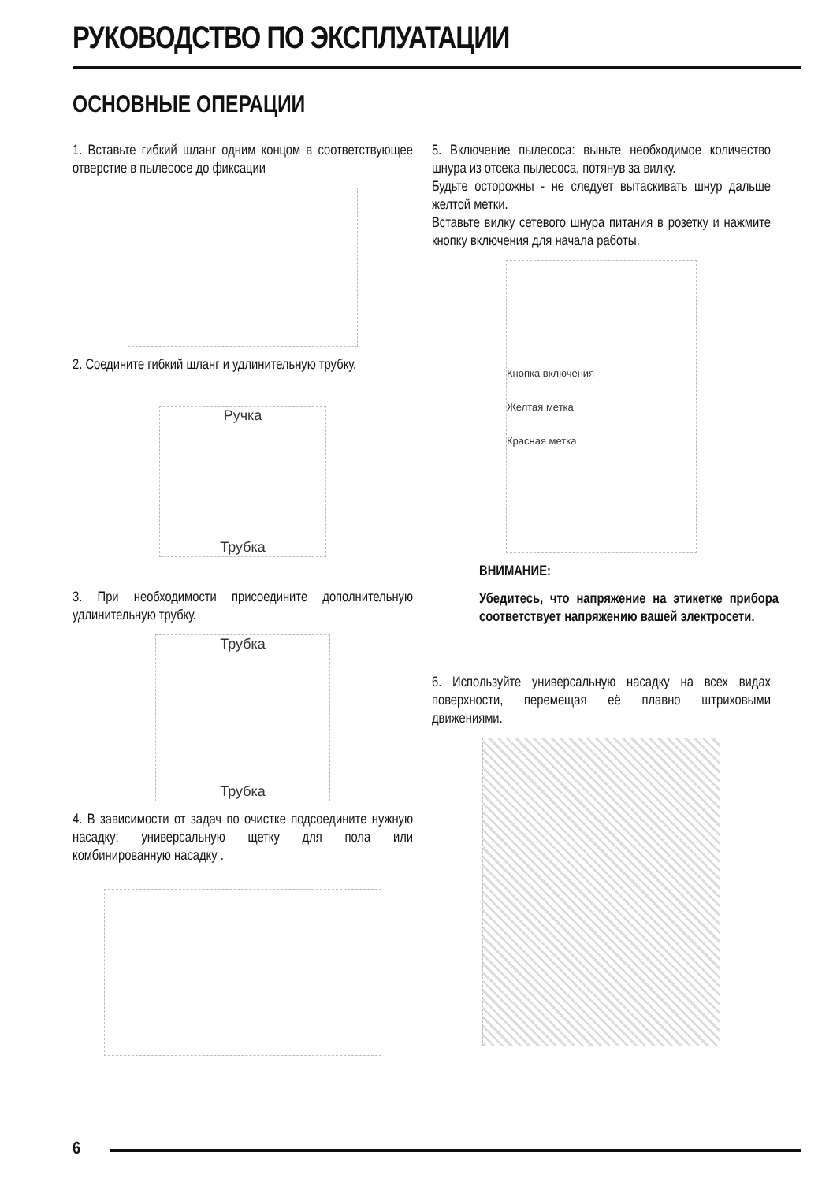РУКОВОДСТВО ПО ЭКСПЛУАТАЦИИ
ОСНОВНЫЕ ОПЕРАЦИИ
1. Вставьте гибкий шланг одним концом в соответствующее отверстие в пылесосе до фиксации
2. Соедините гибкий шланг и удлинительную трубку.
Ручка
Трубка
3. При необходимости присоедините дополнительную удлинительную трубку.
Трубка
Трубка
4. В зависимости от задач по очистке подсоедините нужную насадку: универсальную щетку для пола или комбинированную насадку .
5. Включение пылесоса: выньте необходимое количество шнура из отсека пылесоса, потянув за вилку.
Будьте осторожны - не следует вытаскивать шнур дальше желтой метки.
Вставьте вилку сетевого шнура питания в розетку и нажмите кнопку включения для начала работы.
Кнопка включения
Желтая метка
Красная метка
ВНИМАНИЕ:
Убедитесь, что напряжение на этикетке прибора соответствует напряжению вашей электросети.
6. Используйте универсальную насадку на всех видах поверхности, перемещая её плавно штриховыми движениями.
6